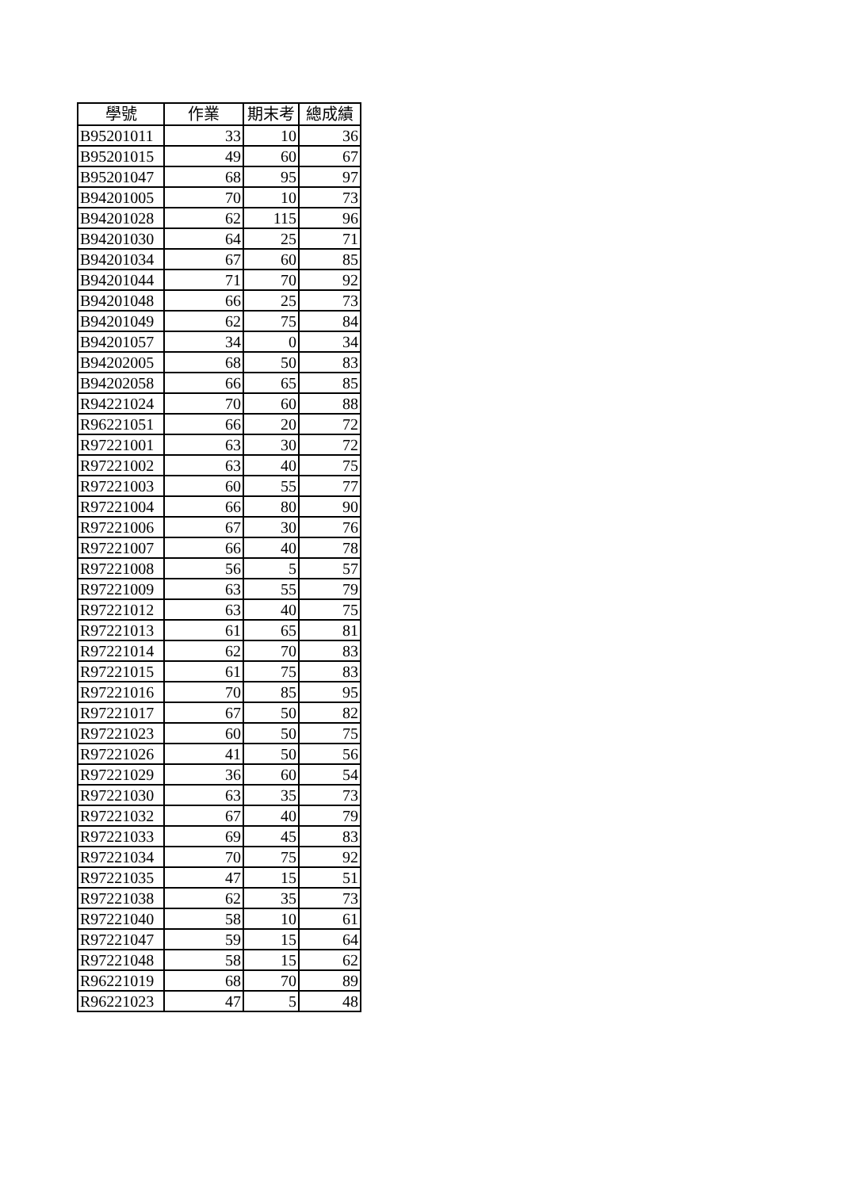| 學號 | 作業 | 期末考 | 總成績 |
| --- | --- | --- | --- |
| B95201011 | 33 | 10 | 36 |
| B95201015 | 49 | 60 | 67 |
| B95201047 | 68 | 95 | 97 |
| B94201005 | 70 | 10 | 73 |
| B94201028 | 62 | 115 | 96 |
| B94201030 | 64 | 25 | 71 |
| B94201034 | 67 | 60 | 85 |
| B94201044 | 71 | 70 | 92 |
| B94201048 | 66 | 25 | 73 |
| B94201049 | 62 | 75 | 84 |
| B94201057 | 34 | 0 | 34 |
| B94202005 | 68 | 50 | 83 |
| B94202058 | 66 | 65 | 85 |
| R94221024 | 70 | 60 | 88 |
| R96221051 | 66 | 20 | 72 |
| R97221001 | 63 | 30 | 72 |
| R97221002 | 63 | 40 | 75 |
| R97221003 | 60 | 55 | 77 |
| R97221004 | 66 | 80 | 90 |
| R97221006 | 67 | 30 | 76 |
| R97221007 | 66 | 40 | 78 |
| R97221008 | 56 | 5 | 57 |
| R97221009 | 63 | 55 | 79 |
| R97221012 | 63 | 40 | 75 |
| R97221013 | 61 | 65 | 81 |
| R97221014 | 62 | 70 | 83 |
| R97221015 | 61 | 75 | 83 |
| R97221016 | 70 | 85 | 95 |
| R97221017 | 67 | 50 | 82 |
| R97221023 | 60 | 50 | 75 |
| R97221026 | 41 | 50 | 56 |
| R97221029 | 36 | 60 | 54 |
| R97221030 | 63 | 35 | 73 |
| R97221032 | 67 | 40 | 79 |
| R97221033 | 69 | 45 | 83 |
| R97221034 | 70 | 75 | 92 |
| R97221035 | 47 | 15 | 51 |
| R97221038 | 62 | 35 | 73 |
| R97221040 | 58 | 10 | 61 |
| R97221047 | 59 | 15 | 64 |
| R97221048 | 58 | 15 | 62 |
| R96221019 | 68 | 70 | 89 |
| R96221023 | 47 | 5 | 48 |